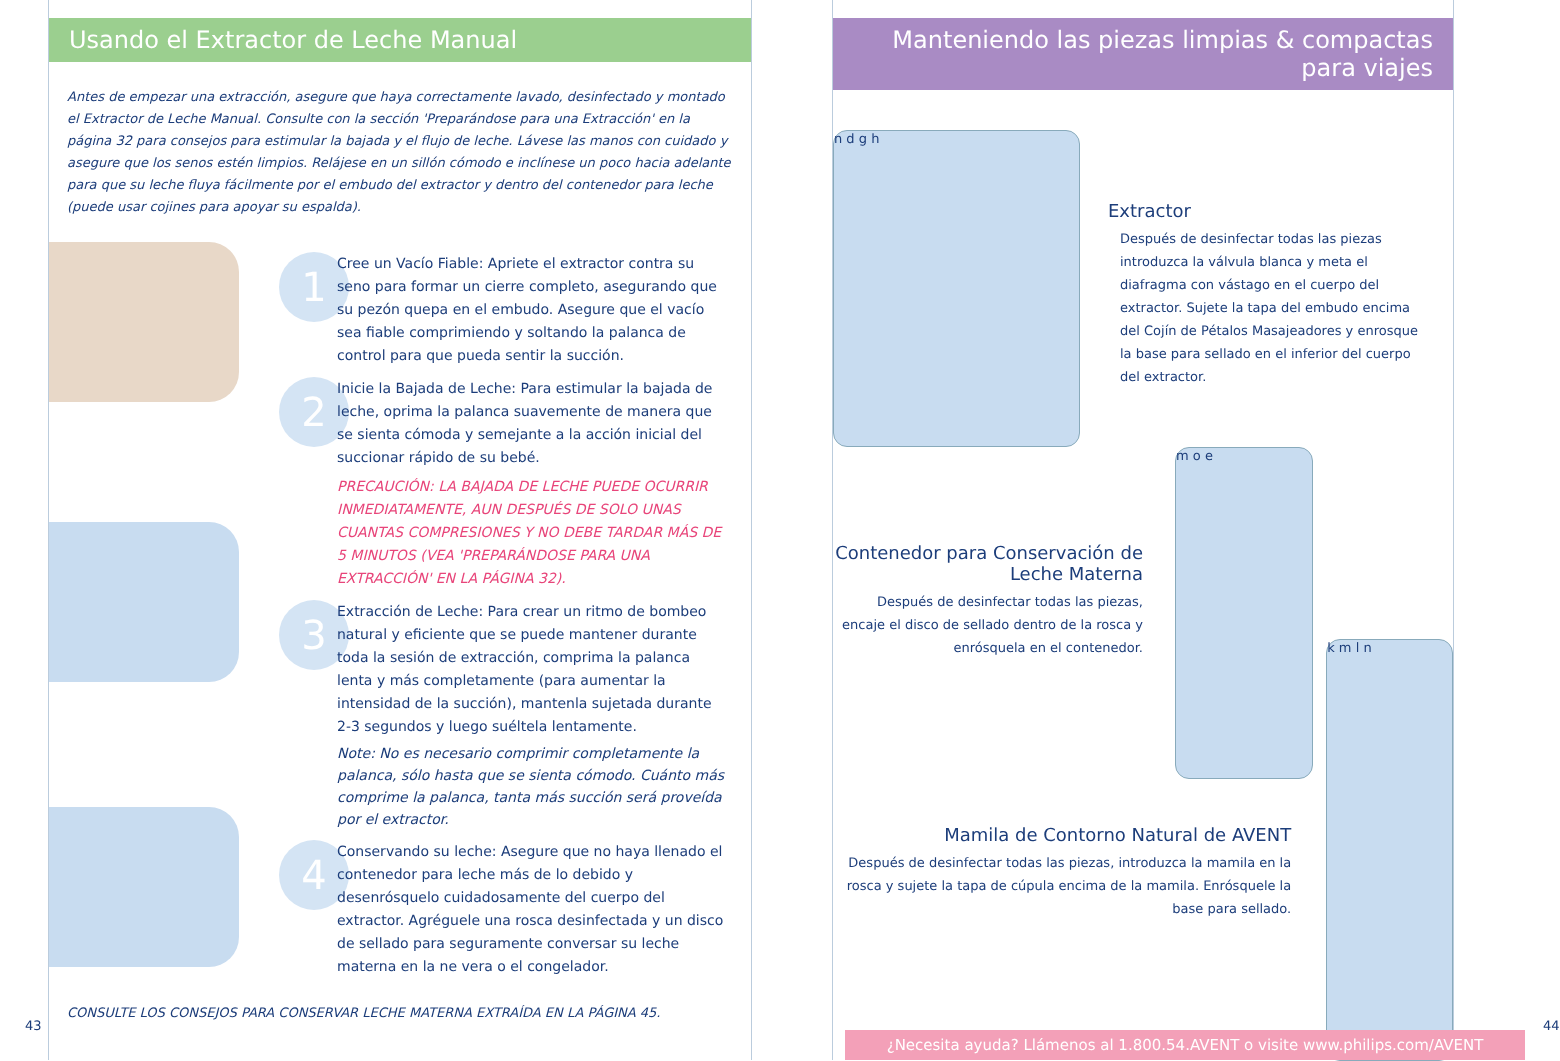Usando el Extractor de Leche Manual
Antes de empezar una extracción, asegure que haya correctamente lavado, desinfectado y montado el Extractor de Leche Manual. Consulte con la sección 'Preparándose para una Extracción' en la página 32 para consejos para estimular la bajada y el flujo de leche. Lávese las manos con cuidado y asegure que los senos estén limpios. Relájese en un sillón cómodo e inclínese un poco hacia adelante para que su leche fluya fácilmente por el embudo del extractor y dentro del contenedor para leche (puede usar cojines para apoyar su espalda).
1
Cree un Vacío Fiable: Apriete el extractor contra su seno para formar un cierre completo, asegurando que su pezón quepa en el embudo. Asegure que el vacío sea fiable comprimiendo y soltando la palanca de control para que pueda sentir la succión.
2
Inicie la Bajada de Leche: Para estimular la bajada de leche, oprima la palanca suavemente de manera que se sienta cómoda y semejante a la acción inicial del succionar rápido de su bebé.
PRECAUCIÓN: LA BAJADA DE LECHE PUEDE OCURRIR INMEDIATAMENTE, AUN DESPUÉS DE SOLO UNAS CUANTAS COMPRESIONES Y NO DEBE TARDAR MÁS DE 5 MINUTOS (VEA 'PREPARÁNDOSE PARA UNA EXTRACCIÓN' EN LA PÁGINA 32).
3
Extracción de Leche: Para crear un ritmo de bombeo natural y eficiente que se puede mantener durante toda la sesión de extracción, comprima la palanca lenta y más completamente (para aumentar la intensidad de la succión), mantenla sujetada durante 2-3 segundos y luego suéltela lentamente.
Note: No es necesario comprimir completamente la palanca, sólo hasta que se sienta cómodo. Cuánto más comprime la palanca, tanta más succión será proveída por el extractor.
4
Conservando su leche: Asegure que no haya llenado el contenedor para leche más de lo debido y desenrósquelo cuidadosamente del cuerpo del extractor. Agréguele una rosca desinfectada y un disco de sellado para seguramente conversar su leche materna en la ne vera o el congelador.
CONSULTE LOS CONSEJOS PARA CONSERVAR LECHE MATERNA EXTRAÍDA EN LA PÁGINA 45.
43
Manteniendo las piezas limpias & compactas para viajes
n d g h
Extractor
Después de desinfectar todas las piezas introduzca la válvula blanca y meta el diafragma con vástago en el cuerpo del extractor. Sujete la tapa del embudo encima del Cojín de Pétalos Masajeadores y enrosque la base para sellado en el inferior del cuerpo del extractor.
Contenedor para Conservación de Leche Materna
Después de desinfectar todas las piezas, encaje el disco de sellado dentro de la rosca y enrósquela en el contenedor.
m o e
Mamila de Contorno Natural de AVENT
Después de desinfectar todas las piezas, introduzca la mamila en la rosca y sujete la tapa de cúpula encima de la mamila. Enrósquele la base para sellado.
k m l n
¿Necesita ayuda? Llámenos al 1.800.54.AVENT o visite www.philips.com/AVENT
44